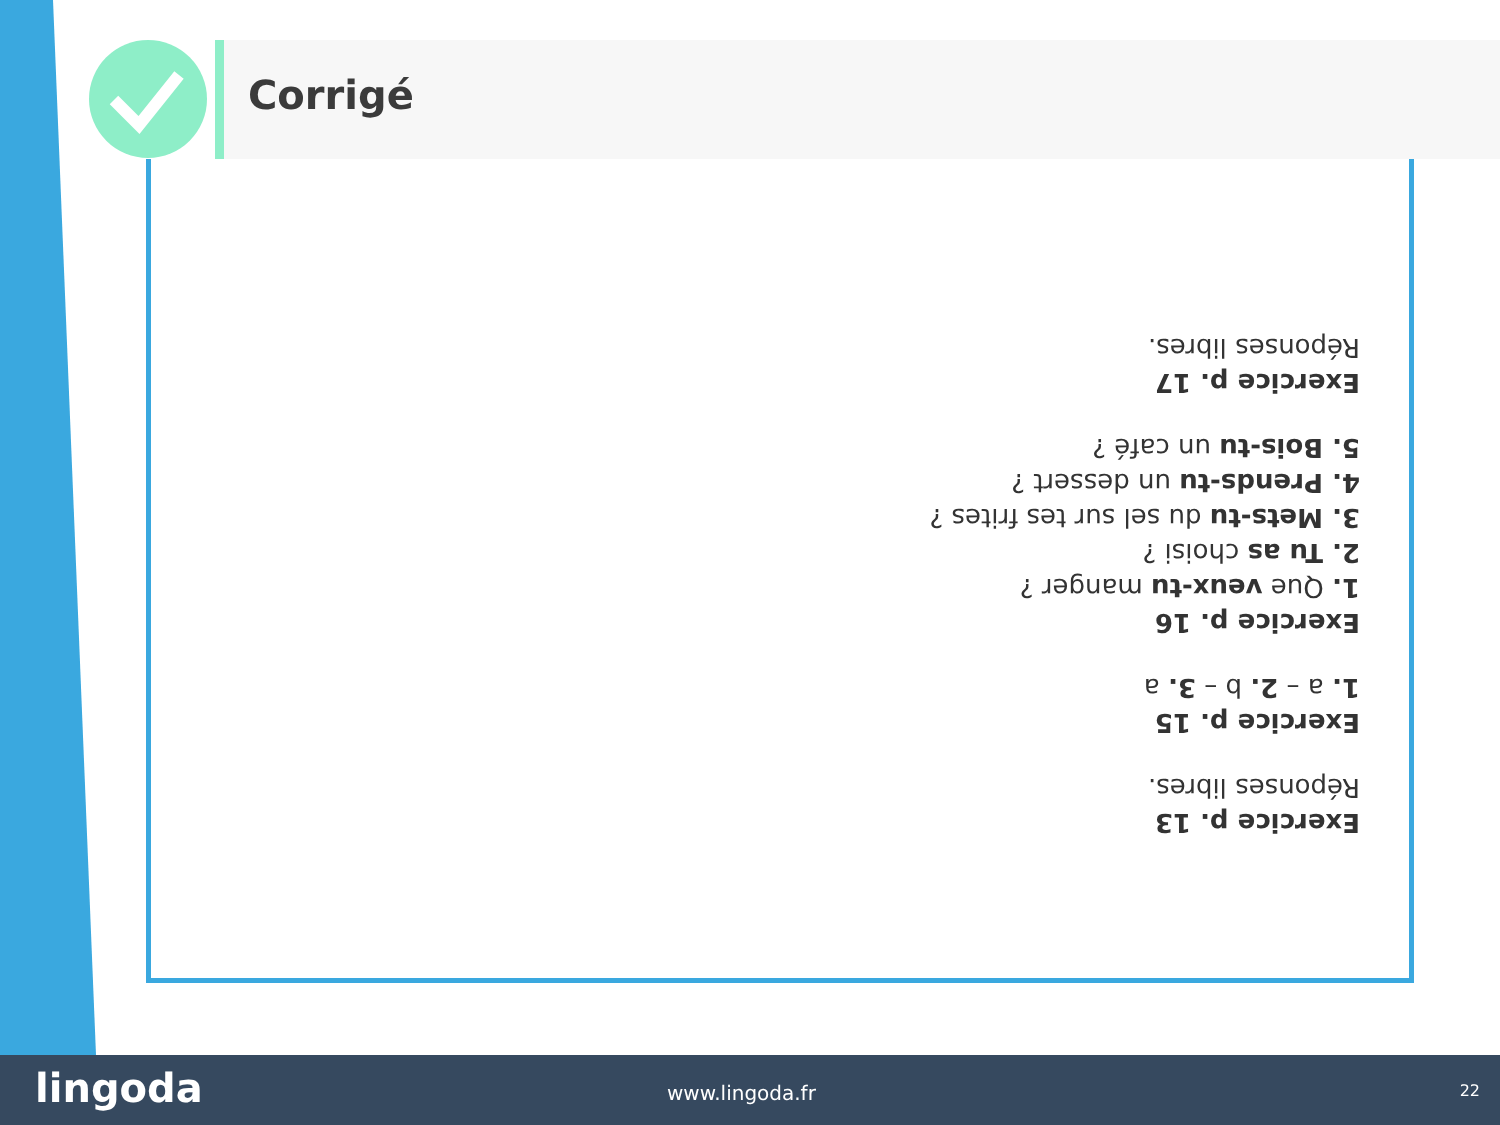Corrigé
Exercice p. 13
Réponses libres.
Exercice p. 15
1. a – 2. b – 3. a
Exercice p. 16
1. Que veux-tu manger ?
2. Tu as choisi ?
3. Mets-tu du sel sur tes frites ?
4. Prends-tu un dessert ?
5. Bois-tu un café ?
Exercice p. 17
Réponses libres.
lingoda www.lingoda.fr 22